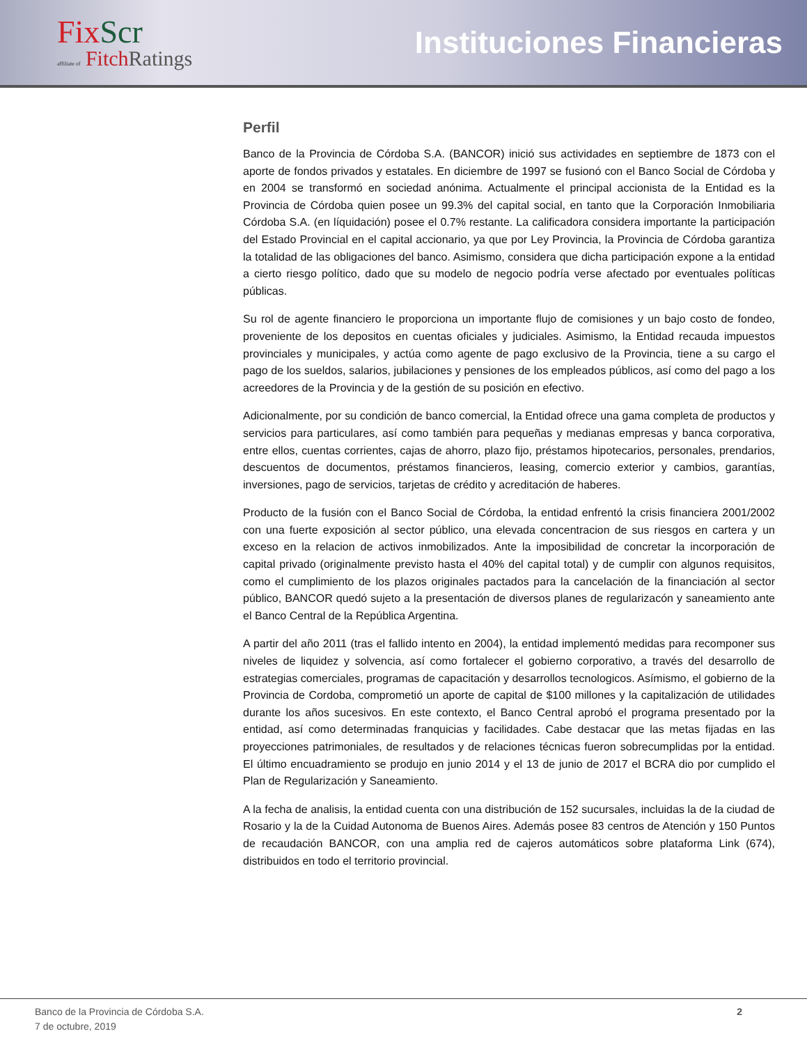FixScr
affiliate of FitchRatings
Instituciones Financieras
Perfil
Banco de la Provincia de Córdoba S.A. (BANCOR) inició sus actividades en septiembre de 1873 con el aporte de fondos privados y estatales. En diciembre de 1997 se fusionó con el Banco Social de Córdoba y en 2004 se transformó en sociedad anónima. Actualmente el principal accionista de la Entidad es la Provincia de Córdoba quien posee un 99.3% del capital social, en tanto que la Corporación Inmobiliaria Córdoba S.A. (en líquidación) posee el 0.7% restante. La calificadora considera importante la participación del Estado Provincial en el capital accionario, ya que por Ley Provincia, la Provincia de Córdoba garantiza la totalidad de las obligaciones del banco. Asimismo, considera que dicha participación expone a la entidad a cierto riesgo político, dado que su modelo de negocio podría verse afectado por eventuales políticas públicas.
Su rol de agente financiero le proporciona un importante flujo de comisiones y un bajo costo de fondeo, proveniente de los depositos en cuentas oficiales y judiciales. Asimismo, la Entidad recauda impuestos provinciales y municipales, y actúa como agente de pago exclusivo de la Provincia, tiene a su cargo el pago de los sueldos, salarios, jubilaciones y pensiones de los empleados públicos, así como del pago a los acreedores de la Provincia y de la gestión de su posición en efectivo.
Adicionalmente, por su condición de banco comercial, la Entidad ofrece una gama completa de productos y servicios para particulares, así como también para pequeñas y medianas empresas y banca corporativa, entre ellos, cuentas corrientes, cajas de ahorro, plazo fijo, préstamos hipotecarios, personales, prendarios, descuentos de documentos, préstamos financieros, leasing, comercio exterior y cambios, garantías, inversiones, pago de servicios, tarjetas de crédito y acreditación de haberes.
Producto de la fusión con el Banco Social de Córdoba, la entidad enfrentó la crisis financiera 2001/2002 con una fuerte exposición al sector público, una elevada concentracion de sus riesgos en cartera y un exceso en la relacion de activos inmobilizados. Ante la imposibilidad de concretar la incorporación de capital privado (originalmente previsto hasta el 40% del capital total) y de cumplir con algunos requisitos, como el cumplimiento de los plazos originales pactados para la cancelación de la financiación al sector público, BANCOR quedó sujeto a la presentación de diversos planes de regularizacón y saneamiento ante el Banco Central de la República Argentina.
A partir del año 2011 (tras el fallido intento en 2004), la entidad implementó medidas para recomponer sus niveles de liquidez y solvencia, así como fortalecer el gobierno corporativo, a través del desarrollo de estrategias comerciales, programas de capacitación y desarrollos tecnologicos. Asímismo, el gobierno de la Provincia de Cordoba, comprometió un aporte de capital de $100 millones y la capitalización de utilidades durante los años sucesivos. En este contexto, el Banco Central aprobó el programa presentado por la entidad, así como determinadas franquicias y facilidades. Cabe destacar que las metas fijadas en las proyecciones patrimoniales, de resultados y de relaciones técnicas fueron sobrecumplidas por la entidad. El último encuadramiento se produjo en junio 2014 y el 13 de junio de 2017 el BCRA dio por cumplido el Plan de Regularización y Saneamiento.
A la fecha de analisis, la entidad cuenta con una distribución de 152 sucursales, incluidas la de la ciudad de Rosario y la de la Cuidad Autonoma de Buenos Aires. Además posee 83 centros de Atención y 150 Puntos de recaudación BANCOR, con una amplia red de cajeros automáticos sobre plataforma Link (674), distribuidos en todo el territorio provincial.
Banco de la Provincia de Córdoba S.A.
7 de octubre, 2019
2